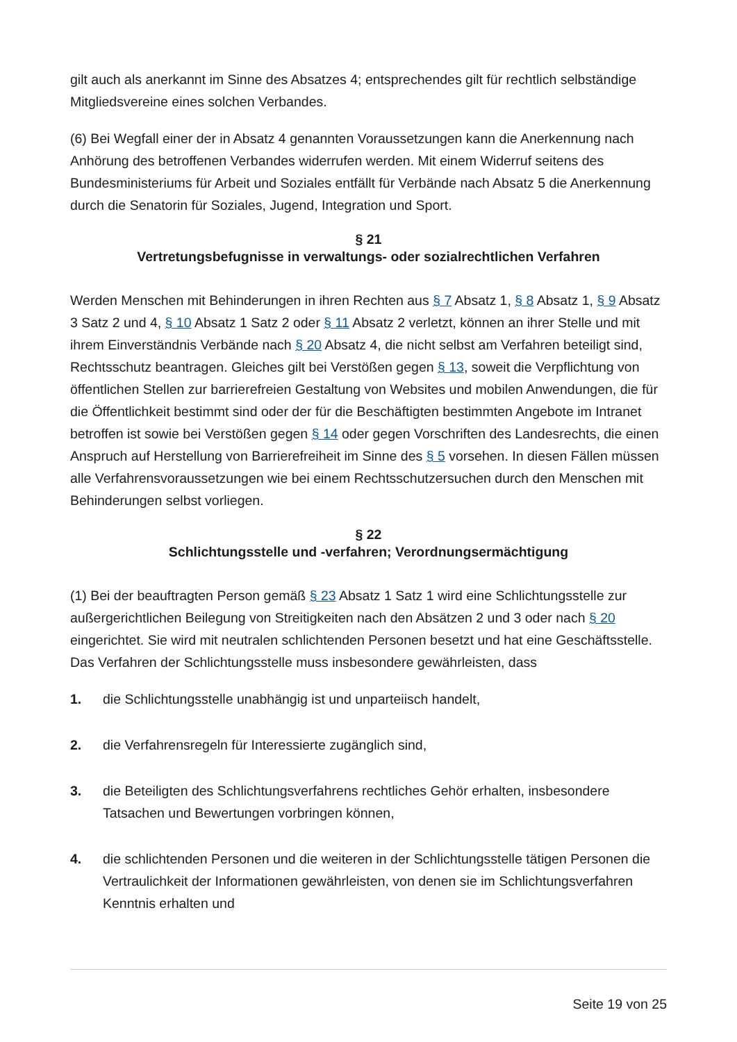gilt auch als anerkannt im Sinne des Absatzes 4; entsprechendes gilt für rechtlich selbständige Mitgliedsvereine eines solchen Verbandes.
(6) Bei Wegfall einer der in Absatz 4 genannten Voraussetzungen kann die Anerkennung nach Anhörung des betroffenen Verbandes widerrufen werden. Mit einem Widerruf seitens des Bundesministeriums für Arbeit und Soziales entfällt für Verbände nach Absatz 5 die Anerkennung durch die Senatorin für Soziales, Jugend, Integration und Sport.
§ 21
Vertretungsbefugnisse in verwaltungs- oder sozialrechtlichen Verfahren
Werden Menschen mit Behinderungen in ihren Rechten aus § 7 Absatz 1, § 8 Absatz 1, § 9 Absatz 3 Satz 2 und 4, § 10 Absatz 1 Satz 2 oder § 11 Absatz 2 verletzt, können an ihrer Stelle und mit ihrem Einverständnis Verbände nach § 20 Absatz 4, die nicht selbst am Verfahren beteiligt sind, Rechtsschutz beantragen. Gleiches gilt bei Verstößen gegen § 13, soweit die Verpflichtung von öffentlichen Stellen zur barrierefreien Gestaltung von Websites und mobilen Anwendungen, die für die Öffentlichkeit bestimmt sind oder der für die Beschäftigten bestimmten Angebote im Intranet betroffen ist sowie bei Verstößen gegen § 14 oder gegen Vorschriften des Landesrechts, die einen Anspruch auf Herstellung von Barrierefreiheit im Sinne des § 5 vorsehen. In diesen Fällen müssen alle Verfahrensvoraussetzungen wie bei einem Rechtsschutzersuchen durch den Menschen mit Behinderungen selbst vorliegen.
§ 22
Schlichtungsstelle und -verfahren; Verordnungsermächtigung
(1) Bei der beauftragten Person gemäß § 23 Absatz 1 Satz 1 wird eine Schlichtungsstelle zur außergerichtlichen Beilegung von Streitigkeiten nach den Absätzen 2 und 3 oder nach § 20 eingerichtet. Sie wird mit neutralen schlichtenden Personen besetzt und hat eine Geschäftsstelle. Das Verfahren der Schlichtungsstelle muss insbesondere gewährleisten, dass
1. die Schlichtungsstelle unabhängig ist und unparteiisch handelt,
2. die Verfahrensregeln für Interessierte zugänglich sind,
3. die Beteiligten des Schlichtungsverfahrens rechtliches Gehör erhalten, insbesondere Tatsachen und Bewertungen vorbringen können,
4. die schlichtenden Personen und die weiteren in der Schlichtungsstelle tätigen Personen die Vertraulichkeit der Informationen gewährleisten, von denen sie im Schlichtungsverfahren Kenntnis erhalten und
Seite 19 von 25